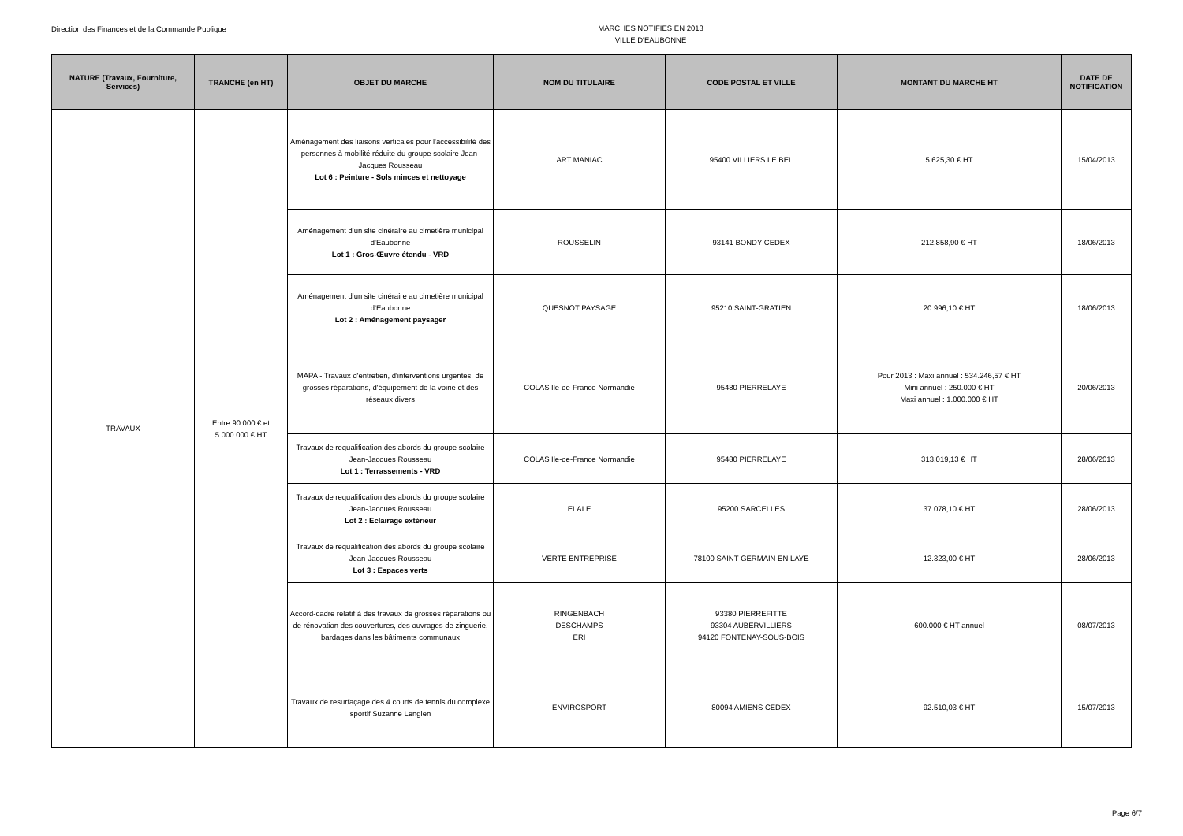Direction des Finances et de la Commande Publique
MARCHES NOTIFIES EN 2013
VILLE D'EAUBONNE
| NATURE (Travaux, Fourniture, Services) | TRANCHE (en HT) | OBJET DU MARCHE | NOM DU TITULAIRE | CODE POSTAL ET VILLE | MONTANT DU MARCHE HT | DATE DE NOTIFICATION |
| --- | --- | --- | --- | --- | --- | --- |
| TRAVAUX | Entre 90.000 € et 5.000.000 € HT | Aménagement des liaisons verticales pour l'accessibilité des personnes à mobilité réduite du groupe scolaire Jean-Jacques Rousseau Lot 6 : Peinture - Sols minces et nettoyage | ART MANIAC | 95400 VILLIERS LE BEL | 5.625,30 € HT | 15/04/2013 |
| | | Aménagement d'un site cinéraire au cimetière municipal d'Eaubonne Lot 1 : Gros-Œuvre étendu - VRD | ROUSSELIN | 93141 BONDY CEDEX | 212.858,90 € HT | 18/06/2013 |
| | | Aménagement d'un site cinéraire au cimetière municipal d'Eaubonne Lot 2 : Aménagement paysager | QUESNOT PAYSAGE | 95210 SAINT-GRATIEN | 20.996,10 € HT | 18/06/2013 |
| | | MAPA - Travaux d'entretien, d'interventions urgentes, de grosses réparations, d'équipement de la voirie et des réseaux divers | COLAS Ile-de-France Normandie | 95480 PIERRELAYE | Pour 2013 : Maxi annuel : 534.246,57 € HT Mini annuel : 250.000 € HT Maxi annuel : 1.000.000 € HT | 20/06/2013 |
| | | Travaux de requalification des abords du groupe scolaire Jean-Jacques Rousseau Lot 1 : Terrassements - VRD | COLAS Ile-de-France Normandie | 95480 PIERRELAYE | 313.019,13 € HT | 28/06/2013 |
| | | Travaux de requalification des abords du groupe scolaire Jean-Jacques Rousseau Lot 2 : Eclairage extérieur | ELALE | 95200 SARCELLES | 37.078,10 € HT | 28/06/2013 |
| | | Travaux de requalification des abords du groupe scolaire Jean-Jacques Rousseau Lot 3 : Espaces verts | VERTE ENTREPRISE | 78100 SAINT-GERMAIN EN LAYE | 12.323,00 € HT | 28/06/2013 |
| | | Accord-cadre relatif à des travaux de grosses réparations ou de rénovation des couvertures, des ouvrages de zinguerie, bardages dans les bâtiments communaux | RINGENBACH DESCHAMPS ERI | 93380 PIERREFITTE 93304 AUBERVILLIERS 94120 FONTENAY-SOUS-BOIS | 600.000 € HT annuel | 08/07/2013 |
| | | Travaux de resurfaçage des 4 courts de tennis du complexe sportif Suzanne Lenglen | ENVIROSPORT | 80094 AMIENS CEDEX | 92.510,03 € HT | 15/07/2013 |
Page 6/7